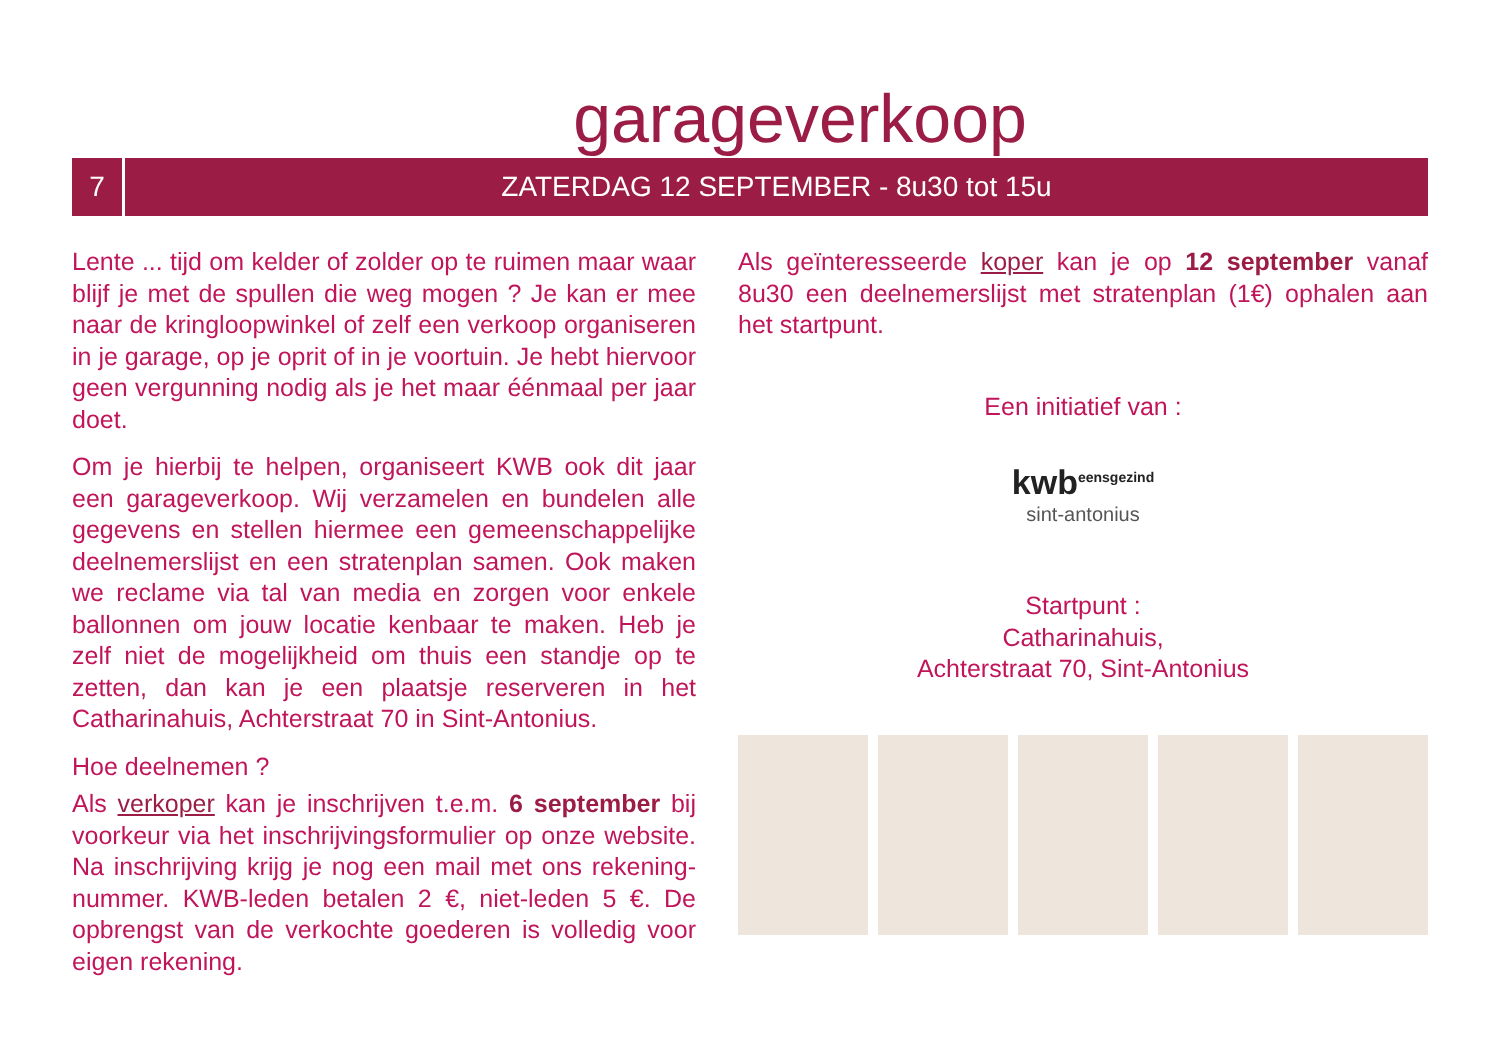garageverkoop
7
ZATERDAG 12 SEPTEMBER - 8u30 tot 15u
Lente ... tijd om kelder of zolder op te ruimen maar waar blijf je met de spullen die weg mogen ? Je kan er mee naar de kringloopwinkel of zelf een verkoop organiseren in je garage, op je oprit of in je voortuin. Je hebt hiervoor geen vergunning nodig als je het maar éénmaal per jaar doet.
Om je hierbij te helpen, organiseert KWB ook dit jaar een garageverkoop. Wij verzamelen en bundelen alle gegevens en stellen hiermee een gemeenschappelijke deelnemerslijst en een stratenplan samen. Ook maken we reclame via tal van media en zorgen voor enkele ballonnen om jouw locatie kenbaar te maken. Heb je zelf niet de mogelijkheid om thuis een standje op te zetten, dan kan je een plaatsje reserveren in het Catharinahuis, Achterstraat 70 in Sint-Antonius.
Hoe deelnemen ?
Als verkoper kan je inschrijven t.e.m. 6 september bij voorkeur via het inschrijvingsformulier op onze website. Na inschrijving krijg je nog een mail met ons rekening-nummer. KWB-leden betalen 2 €, niet-leden 5 €. De opbrengst van de verkochte goederen is volledig voor eigen rekening.
Als geïnteresseerde koper kan je op 12 september vanaf 8u30 een deelnemerslijst met stratenplan (1€) ophalen aan het startpunt.
Een initiatief van :
kwb<sup>eensgezind</sup>
sint-antonius
Startpunt :
Catharinahuis,
Achterstraat 70, Sint-Antonius